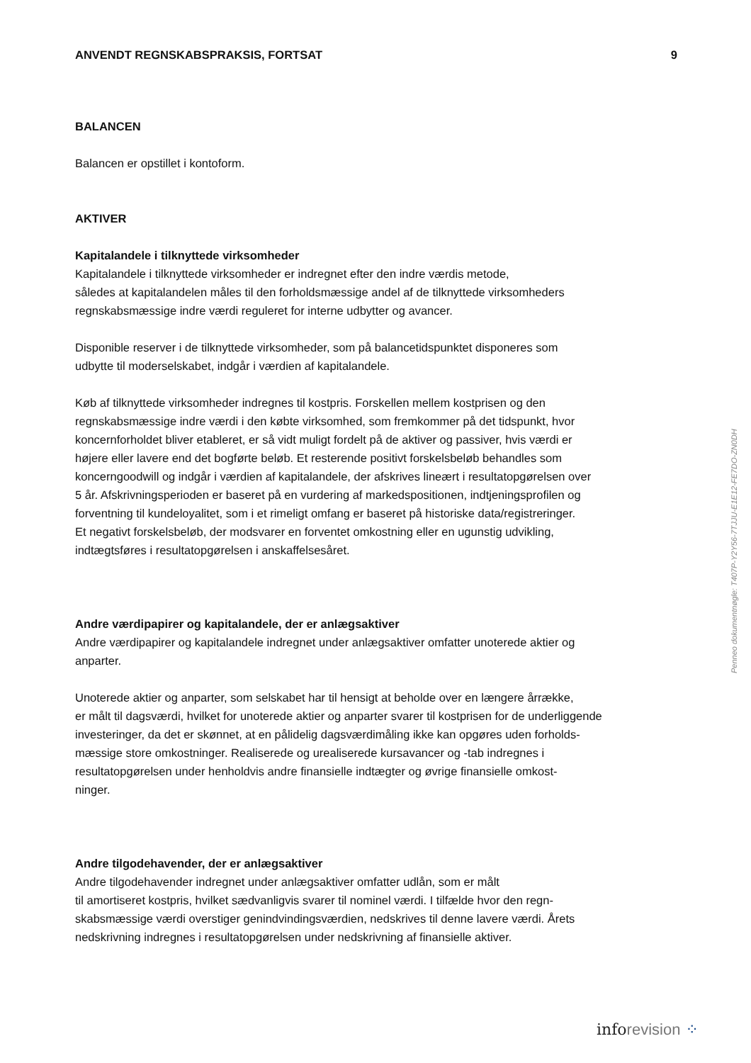ANVENDT REGNSKABSPRAKSIS, FORTSAT 9
BALANCEN
Balancen er opstillet i kontoform.
AKTIVER
Kapitalandele i tilknyttede virksomheder
Kapitalandele i tilknyttede virksomheder er indregnet efter den indre værdis metode,
således at kapitalandelen måles til den forholdsmæssige andel af de tilknyttede virksomheders
regnskabsmæssige indre værdi reguleret for interne udbytter og avancer.
Disponible reserver i de tilknyttede virksomheder, som på balancetidspunktet disponeres som
udbytte til moderselskabet, indgår i værdien af kapitalandele.
Køb af tilknyttede virksomheder indregnes til kostpris. Forskellen mellem kostprisen og den
regnskabsmæssige indre værdi i den købte virksomhed, som fremkommer på det tidspunkt, hvor
koncernforholdet bliver etableret, er så vidt muligt fordelt på de aktiver og passiver, hvis værdi er
højere eller lavere end det bogførte beløb. Et resterende positivt forskelsbeløb behandles som
koncerngoodwill og indgår i værdien af kapitalandele, der afskrives lineært i resultatopgørelsen over
5 år. Afskrivningsperioden er baseret på en vurdering af markedspositionen, indtjeningsprofilen og
forventning til kundeloyalitet, som i et rimeligt omfang er baseret på historiske data/registreringer.
Et negativt forskelsbeløb, der modsvarer en forventet omkostning eller en ugunstig udvikling,
indtægtsføres i resultatopgørelsen i anskaffelsesåret.
Andre værdipapirer og kapitalandele, der er anlægsaktiver
Andre værdipapirer og kapitalandele indregnet under anlægsaktiver omfatter unoterede aktier og
anparter.
Unoterede aktier og anparter, som selskabet har til hensigt at beholde over en længere årrække,
er målt til dagsværdi, hvilket for unoterede aktier og anparter svarer til kostprisen for de underliggende
investeringer, da det er skønnet, at en pålidelig dagsværdimåling ikke kan opgøres uden forholds-
mæssige store omkostninger. Realiserede og urealiserede kursavancer og -tab indregnes i
resultatopgørelsen under henholdvis andre finansielle indtægter og øvrige finansielle omkost-
ninger.
Andre tilgodehavender, der er anlægsaktiver
Andre tilgodehavender indregnet under anlægsaktiver omfatter udlån, som er målt
til amortiseret kostpris, hvilket sædvanligvis svarer til nominel værdi. I tilfælde hvor den regn-
skabsmæssige værdi overstiger genindvindingsværdien, nedskrives til denne lavere værdi. Årets
nedskrivning indregnes i resultatopgørelsen under nedskrivning af finansielle aktiver.
Penneo dokumentnøgle: T407P-Y2Y56-7TJJU-E1E12-FE7DO-ZN0DH
inforevision ⁘